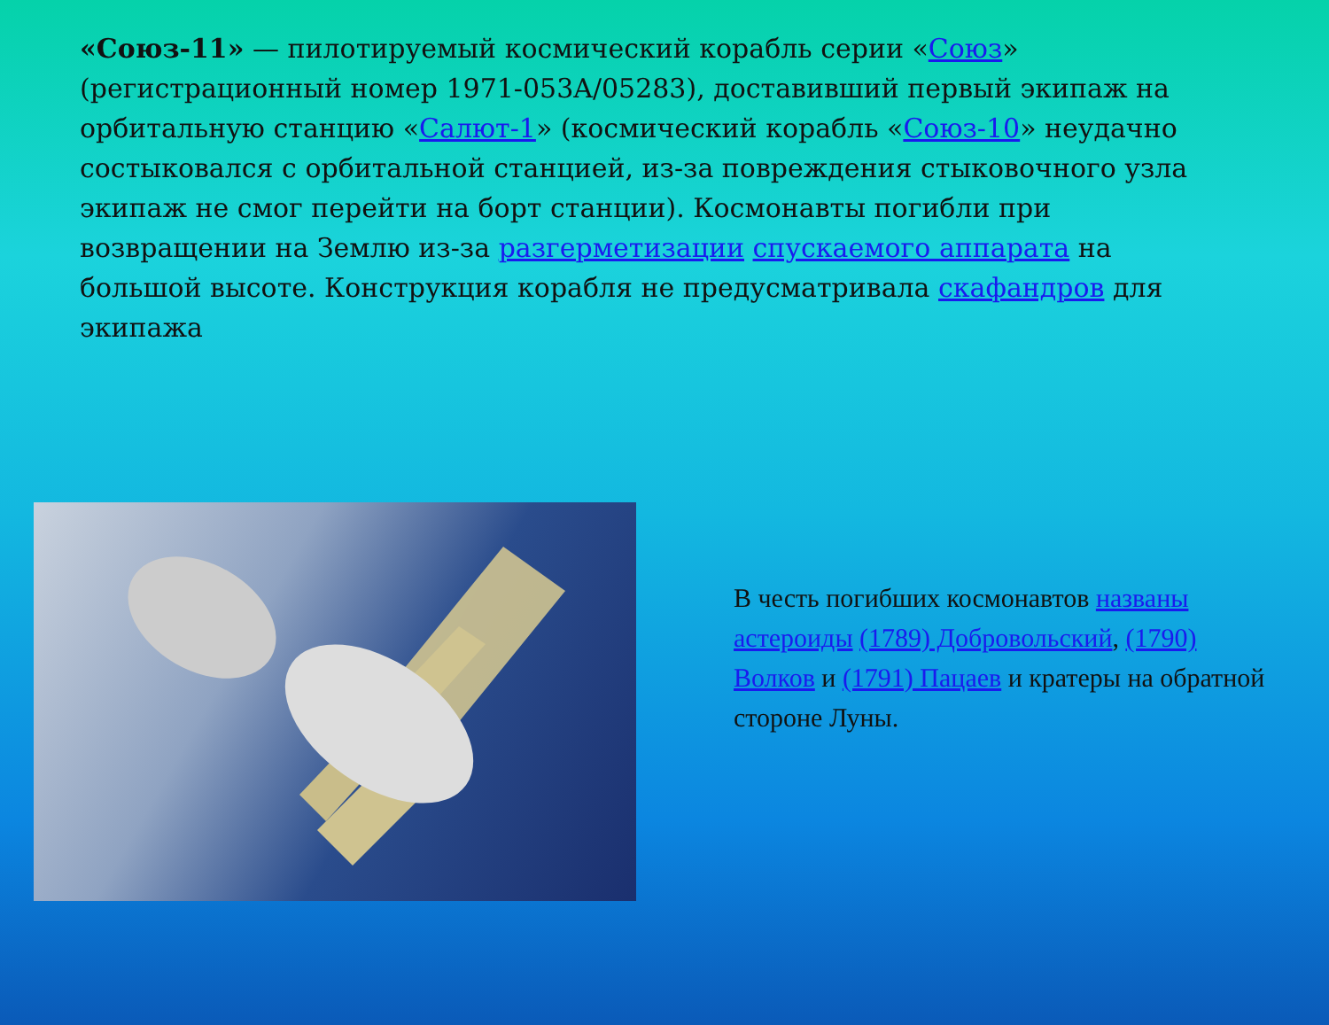«Союз-11» — пилотируемый космический корабль серии «Союз» (регистрационный номер 1971-053A/05283), доставивший первый экипаж на орбитальную станцию «Салют-1» (космический корабль «Союз-10» неудачно состыковался с орбитальной станцией, из-за повреждения стыковочного узла экипаж не смог перейти на борт станции). Космонавты погибли при возвращении на Землю из-за разгерметизации спускаемого аппарата на большой высоте. Конструкция корабля не предусматривала скафандров для экипажа
В честь погибших космонавтов названы астероиды (1789) Добровольский, (1790) Волков и (1791) Пацаев и кратеры на обратной стороне Луны.